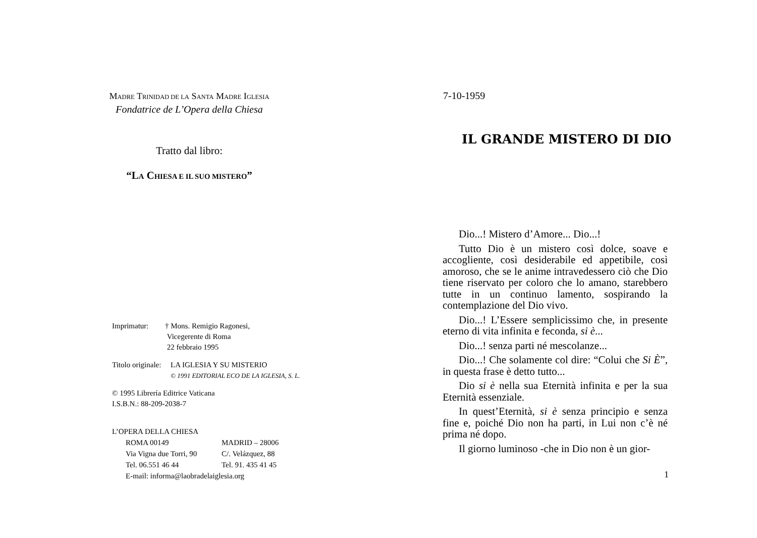MADRE TRINIDAD DE LA SANTA MADRE IGLESIA
Fondatrice de L’Opera della Chiesa
Tratto dal libro:
“LA CHIESA E IL SUO MISTERO”
Imprimatur: † Mons. Remigio Ragonesi,
Vicegerente di Roma
22 febbraio 1995
Titolo originale: LA IGLESIA Y SU MISTERIO
© 1991 EDITORIAL ECO DE LA IGLESIA, S. L.
© 1995 Librería Editrice Vaticana
I.S.B.N.: 88-209-2038-7
L’OPERA DELLA CHIESA
ROMA 00149 MADRID – 28006
Via Vigna due Torri, 90 C/. Velázquez, 88
Tel. 06.551 46 44 Tel. 91. 435 41 45
E-mail: informa@laobradelaiglesia.org
7-10-1959
IL GRANDE MISTERO DI DIO
Dio...! Mistero d’Amore... Dio...!
Tutto Dio è un mistero così dolce, soave e accogliente, così desiderabile ed appetibile, così amoroso, che se le anime intravedessero ciò che Dio tiene riservato per coloro che lo amano, starebbero tutte in un continuo lamento, sospirando la contemplazione del Dio vivo.
Dio...! L’Essere semplicissimo che, in presente eterno di vita infinita e feconda, si è...
Dio...! senza parti né mescolanze...
Dio...! Che solamente col dire: “Colui che Si È”, in questa frase è detto tutto...
Dio si è nella sua Eternità infinita e per la sua Eternità essenziale.
In quest’Eternità, si è senza principio e senza fine e, poiché Dio non ha parti, in Lui non c’è né prima né dopo.
Il giorno luminoso -che in Dio non è un gior-
1